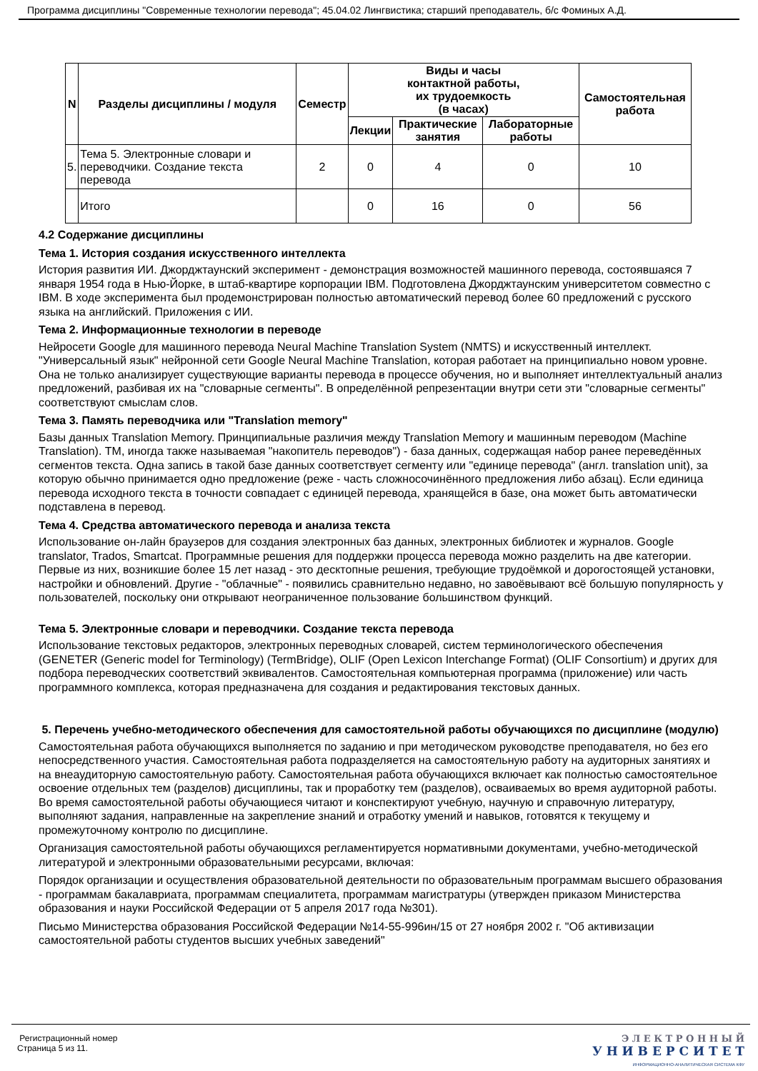Программа дисциплины "Современные технологии перевода"; 45.04.02 Лингвистика; старший преподаватель, б/с Фоминых А.Д.
| N | Разделы дисциплины / модуля | Семестр | Виды и часы контактной работы, их трудоемкость (в часах) | | | Самостоятельная работа |
| --- | --- | --- | --- | --- | --- | --- |
| | | | Лекции | Практические занятия | Лабораторные работы | |
| 5. | Тема 5. Электронные словари и переводчики. Создание текста перевода | 2 | 0 | 4 | 0 | 10 |
| | Итого | | 0 | 16 | 0 | 56 |
4.2 Содержание дисциплины
Тема 1. История создания искусственного интеллекта
История развития ИИ. Джорджтаунский эксперимент - демонстрация возможностей машинного перевода, состоявшаяся 7 января 1954 года в Нью-Йорке, в штаб-квартире корпорации IBM. Подготовлена Джорджтаунским университетом совместно с IBM. В ходе эксперимента был продемонстрирован полностью автоматический перевод более 60 предложений с русского языка на английский. Приложения с ИИ.
Тема 2. Информационные технологии в переводе
Нейросети Google для машинного перевода Neural Machine Translation System (NMTS) и искусственный интеллект. "Универсальный язык" нейронной сети Google Neural Machine Translation, которая работает на принципиально новом уровне. Она не только анализирует существующие варианты перевода в процессе обучения, но и выполняет интеллектуальный анализ предложений, разбивая их на "словарные сегменты". В определённой репрезентации внутри сети эти "словарные сегменты" соответствуют смыслам слов.
Тема 3. Память переводчика или "Translation memory"
Базы данных Translation Memory. Принципиальные различия между Translation Memory и машинным переводом (Machine Translation). TM, иногда также называемая "накопитель переводов") - база данных, содержащая набор ранее переведённых сегментов текста. Одна запись в такой базе данных соответствует сегменту или "единице перевода" (англ. translation unit), за которую обычно принимается одно предложение (реже - часть сложносочинённого предложения либо абзац). Если единица перевода исходного текста в точности совпадает с единицей перевода, хранящейся в базе, она может быть автоматически подставлена в перевод.
Тема 4. Средства автоматического перевода и анализа текста
Использование он-лайн браузеров для создания электронных баз данных, электронных библиотек и журналов. Google translator, Trados, Smartcat. Программные решения для поддержки процесса перевода можно разделить на две категории. Первые из них, возникшие более 15 лет назад - это десктопные решения, требующие трудоёмкой и дорогостоящей установки, настройки и обновлений. Другие - "облачные" - появились сравнительно недавно, но завоёвывают всё большую популярность у пользователей, поскольку они открывают неограниченное пользование большинством функций.
Тема 5. Электронные словари и переводчики. Создание текста перевода
Использование текстовых редакторов, электронных переводных словарей, систем терминологического обеспечения (GENETER (Generic model for Terminology) (TermBridge), OLIF (Open Lexicon Interchange Format) (OLIF Consortium) и других для подбора переводческих соответствий эквивалентов. Самостоятельная компьютерная программа (приложение) или часть программного комплекса, которая предназначена для создания и редактирования текстовых данных.
5. Перечень учебно-методического обеспечения для самостоятельной работы обучающихся по дисциплине (модулю)
Самостоятельная работа обучающихся выполняется по заданию и при методическом руководстве преподавателя, но без его непосредственного участия. Самостоятельная работа подразделяется на самостоятельную работу на аудиторных занятиях и на внеаудиторную самостоятельную работу. Самостоятельная работа обучающихся включает как полностью самостоятельное освоение отдельных тем (разделов) дисциплины, так и проработку тем (разделов), осваиваемых во время аудиторной работы. Во время самостоятельной работы обучающиеся читают и конспектируют учебную, научную и справочную литературу, выполняют задания, направленные на закрепление знаний и отработку умений и навыков, готовятся к текущему и промежуточному контролю по дисциплине.
Организация самостоятельной работы обучающихся регламентируется нормативными документами, учебно-методической литературой и электронными образовательными ресурсами, включая:
Порядок организации и осуществления образовательной деятельности по образовательным программам высшего образования - программам бакалавриата, программам специалитета, программам магистратуры (утвержден приказом Министерства образования и науки Российской Федерации от 5 апреля 2017 года №301).
Письмо Министерства образования Российской Федерации №14-55-996ин/15 от 27 ноября 2002 г. "Об активизации самостоятельной работы студентов высших учебных заведений"
Регистрационный номер
Страница 5 из 11.
Э Л Е К Т Р О Н Н Ы Й
У Н И В Е Р С И Т Е Т
ИНФОРМАЦИОННО-АНАЛИТИЧЕСКАЯ СИСТЕМА КФУ